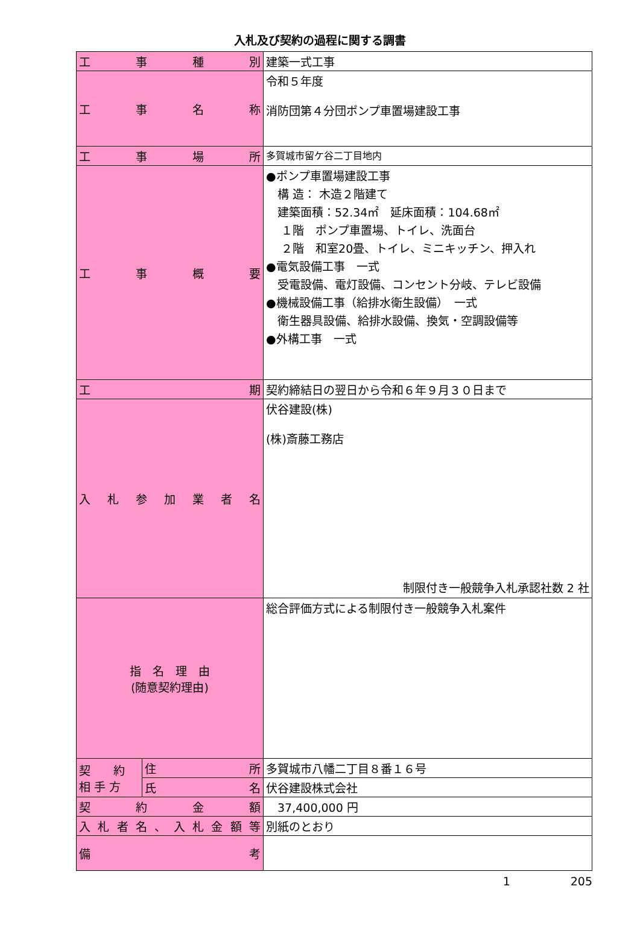入札及び契約の過程に関する調書
| 工 事 種 別 | | 建築一式工事 |
| 工 事 名 称 | | 令和５年度 消防団第４分団ポンプ車置場建設工事 |
| 工 事 場 所 | | 多賀城市留ケ谷二丁目地内 |
| 工 事 概 要 | | ●ポンプ車置場建設工事 構 造： 木造２階建て 建築面積：52.34㎡ 延床面積：104.68㎡ １階 ポンプ車置場、トイレ、洗面台 ２階 和室20畳、トイレ、ミニキッチン、押入れ ●電気設備工事 一式 受電設備、電灯設備、コンセント分岐、テレビ設備 ●機械設備工事（給排水衛生設備） 一式 衛生器具設備、給排水設備、換気・空調設備等 ●外構工事 一式 |
| 工 期 | | 契約締結日の翌日から令和６年９月３０日まで |
| 入札参加業者名 | | 伏谷建設(株) (株)斎藤工務店 制限付き一般競争入札承認社数 2 社 |
| 指 名 理 由 (随意契約理由) | | 総合評価方式による制限付き一般競争入札案件 |
| 契 約 相 手 方 | 住 所 | 多賀城市八幡二丁目８番１６号 |
| | 氏 名 | 伏谷建設株式会社 |
| 契 約 金 額 | | 37,400,000 円 |
| 入札者名、入札金額等 | | 別紙のとおり |
| 備 考 | | |
1 205